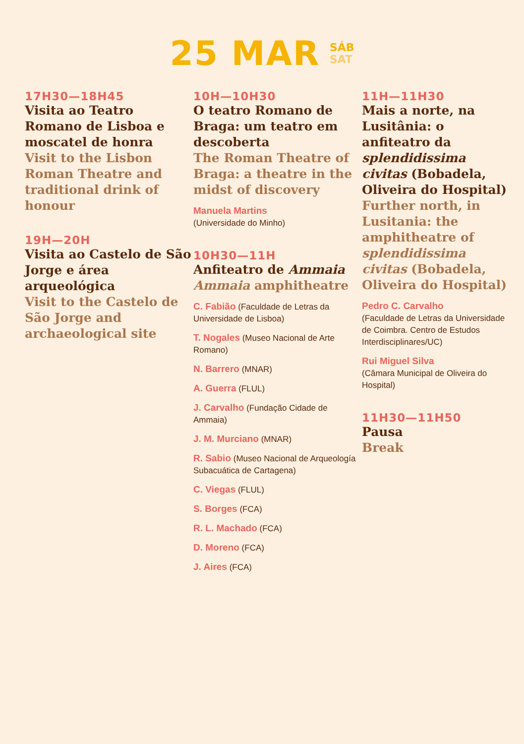25 MAR SÁB
SAT
17H30—18H45
Visita ao Teatro Romano de Lisboa e moscatel de honra
Visit to the Lisbon Roman Theatre and traditional drink of honour
19H—20H
Visita ao Castelo de São Jorge e área arqueológica
Visit to the Castelo de São Jorge and archaeological site
10H—10H30
O teatro Romano de Braga: um teatro em descoberta
The Roman Theatre of Braga: a theatre in the midst of discovery
Manuela Martins
(Universidade do Minho)
10H30—11H
Anfiteatro de Ammaia
Ammaia amphitheatre
C. Fabião (Faculdade de Letras da Universidade de Lisboa)
T. Nogales (Museo Nacional de Arte Romano)
N. Barrero (MNAR)
A. Guerra (FLUL)
J. Carvalho (Fundação Cidade de Ammaia)
J. M. Murciano (MNAR)
R. Sabio (Museo Nacional de Arqueología Subacuática de Cartagena)
C. Viegas (FLUL)
S. Borges (FCA)
R. L. Machado (FCA)
D. Moreno (FCA)
J. Aires (FCA)
11H—11H30
Mais a norte, na Lusitânia: o anfiteatro da splendidissima civitas (Bobadela, Oliveira do Hospital)
Further north, in Lusitania: the amphitheatre of splendidissima civitas (Bobadela, Oliveira do Hospital)
Pedro C. Carvalho
(Faculdade de Letras da Universidade de Coimbra. Centro de Estudos Interdisciplinares/UC)
Rui Miguel Silva
(Câmara Municipal de Oliveira do Hospital)
11H30—11H50
Pausa
Break